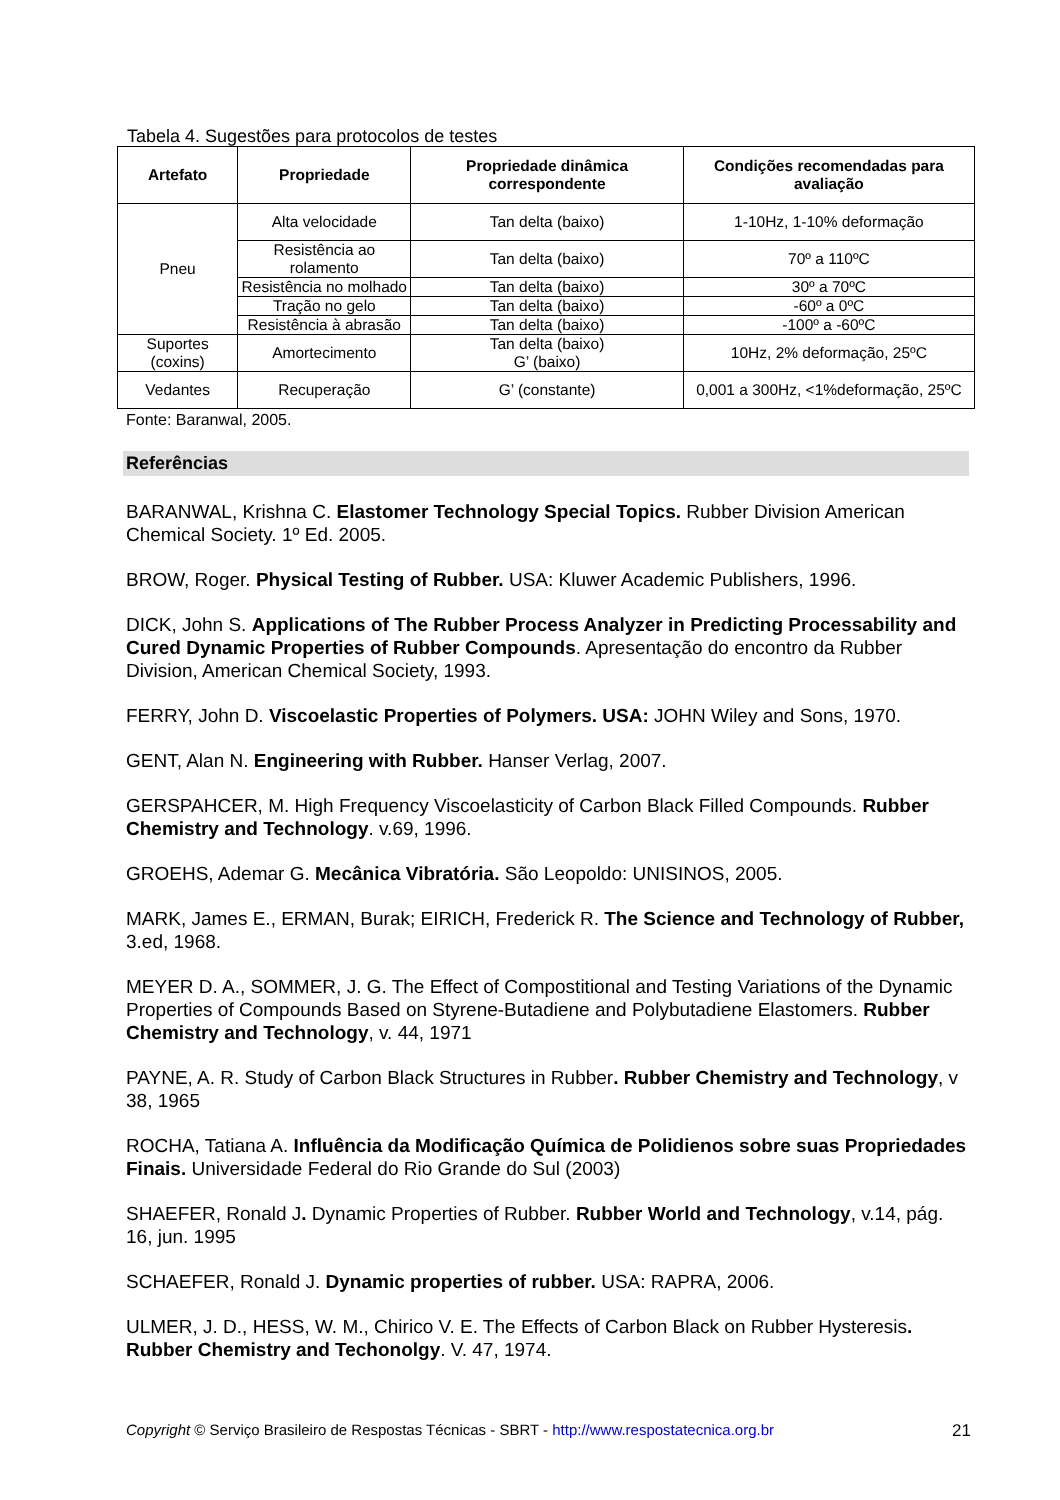Tabela 4. Sugestões para protocolos de testes
| Artefato | Propriedade | Propriedade dinâmica correspondente | Condições recomendadas para avaliação |
| --- | --- | --- | --- |
| Pneu | Alta velocidade | Tan delta (baixo) | 1-10Hz, 1-10% deformação |
| | Resistência ao rolamento | Tan delta (baixo) | 70º a 110ºC |
| | Resistência no molhado | Tan delta (baixo) | 30º a 70ºC |
| | Tração no gelo | Tan delta (baixo) | -60º a 0ºC |
| | Resistência à abrasão | Tan delta (baixo) | -100º a -60ºC |
| Suportes (coxins) | Amortecimento | Tan delta (baixo) G’ (baixo) | 10Hz, 2% deformação, 25ºC |
| Vedantes | Recuperação | G’ (constante) | 0,001 a 300Hz, <1%deformação, 25ºC |
Fonte: Baranwal, 2005.
Referências
BARANWAL, Krishna C. Elastomer Technology Special Topics. Rubber Division American Chemical Society. 1º Ed. 2005.
BROW, Roger. Physical Testing of Rubber. USA: Kluwer Academic Publishers, 1996.
DICK, John S. Applications of The Rubber Process Analyzer in Predicting Processability and Cured Dynamic Properties of Rubber Compounds. Apresentação do encontro da Rubber Division, American Chemical Society, 1993.
FERRY, John D. Viscoelastic Properties of Polymers. USA: JOHN Wiley and Sons, 1970.
GENT, Alan N. Engineering with Rubber. Hanser Verlag, 2007.
GERSPAHCER, M. High Frequency Viscoelasticity of Carbon Black Filled Compounds. Rubber Chemistry and Technology. v.69, 1996.
GROEHS, Ademar G. Mecânica Vibratória. São Leopoldo: UNISINOS, 2005.
MARK, James E., ERMAN, Burak; EIRICH, Frederick R. The Science and Technology of Rubber, 3.ed, 1968.
MEYER D. A., SOMMER, J. G. The Effect of Compostitional and Testing Variations of the Dynamic Properties of Compounds Based on Styrene-Butadiene and Polybutadiene Elastomers. Rubber Chemistry and Technology, v. 44, 1971
PAYNE, A. R. Study of Carbon Black Structures in Rubber. Rubber Chemistry and Technology, v 38, 1965
ROCHA, Tatiana A. Influência da Modificação Química de Polidienos sobre suas Propriedades Finais. Universidade Federal do Rio Grande do Sul (2003)
SHAEFER, Ronald J. Dynamic Properties of Rubber. Rubber World and Technology, v.14, pág. 16, jun. 1995
SCHAEFER, Ronald J. Dynamic properties of rubber. USA: RAPRA, 2006.
ULMER, J. D., HESS, W. M., Chirico V. E. The Effects of Carbon Black on Rubber Hysteresis. Rubber Chemistry and Techonolgy. V. 47, 1974.
Copyright © Serviço Brasileiro de Respostas Técnicas - SBRT - http://www.respostatecnica.org.br 21